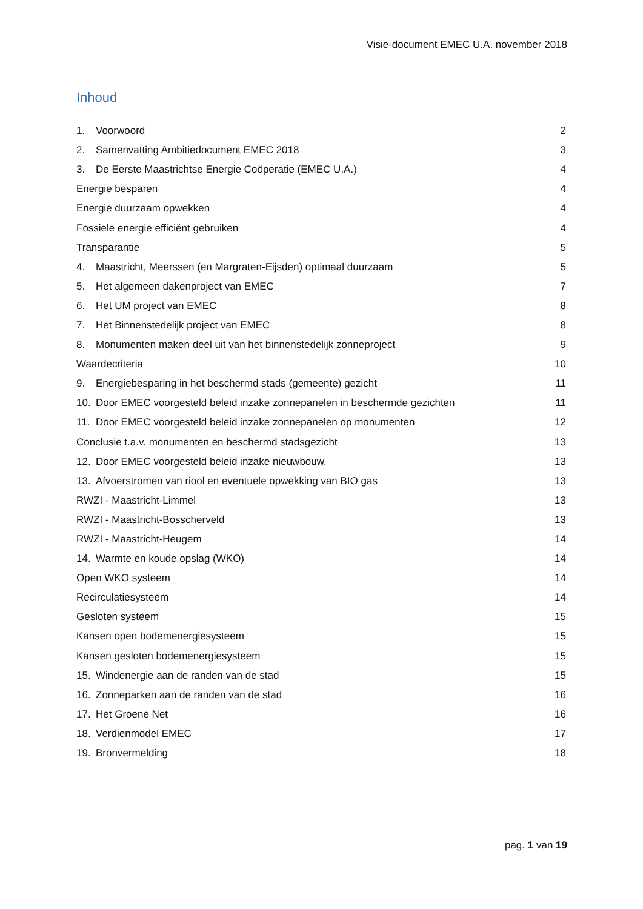Visie-document EMEC U.A. november 2018
Inhoud
1. Voorwoord 2
2. Samenvatting Ambitiedocument EMEC 2018 3
3. De Eerste Maastrichtse Energie Coöperatie (EMEC U.A.) 4
Energie besparen 4
Energie duurzaam opwekken 4
Fossiele energie efficiënt gebruiken 4
Transparantie 5
4. Maastricht, Meerssen (en Margraten-Eijsden) optimaal duurzaam 5
5. Het algemeen dakenproject van EMEC 7
6. Het UM project van EMEC 8
7. Het Binnenstedelijk project van EMEC 8
8. Monumenten maken deel uit van het binnenstedelijk zonneproject 9
Waardecriteria 10
9. Energiebesparing in het beschermd stads (gemeente) gezicht 11
10. Door EMEC voorgesteld beleid inzake zonnepanelen in beschermde gezichten 11
11. Door EMEC voorgesteld beleid inzake zonnepanelen op monumenten 12
Conclusie t.a.v. monumenten en beschermd stadsgezicht 13
12. Door EMEC voorgesteld beleid inzake nieuwbouw. 13
13. Afvoerstromen van riool en eventuele opwekking van BIO gas 13
RWZI - Maastricht-Limmel 13
RWZI - Maastricht-Bosscherveld 13
RWZI - Maastricht-Heugem 14
14. Warmte en koude opslag (WKO) 14
Open WKO systeem 14
Recirculatiesysteem 14
Gesloten systeem 15
Kansen open bodemenergiesysteem 15
Kansen gesloten bodemenergiesysteem 15
15. Windenergie aan de randen van de stad 15
16. Zonneparken aan de randen van de stad 16
17. Het Groene Net 16
18. Verdienmodel EMEC 17
19. Bronvermelding 18
pag. 1 van 19